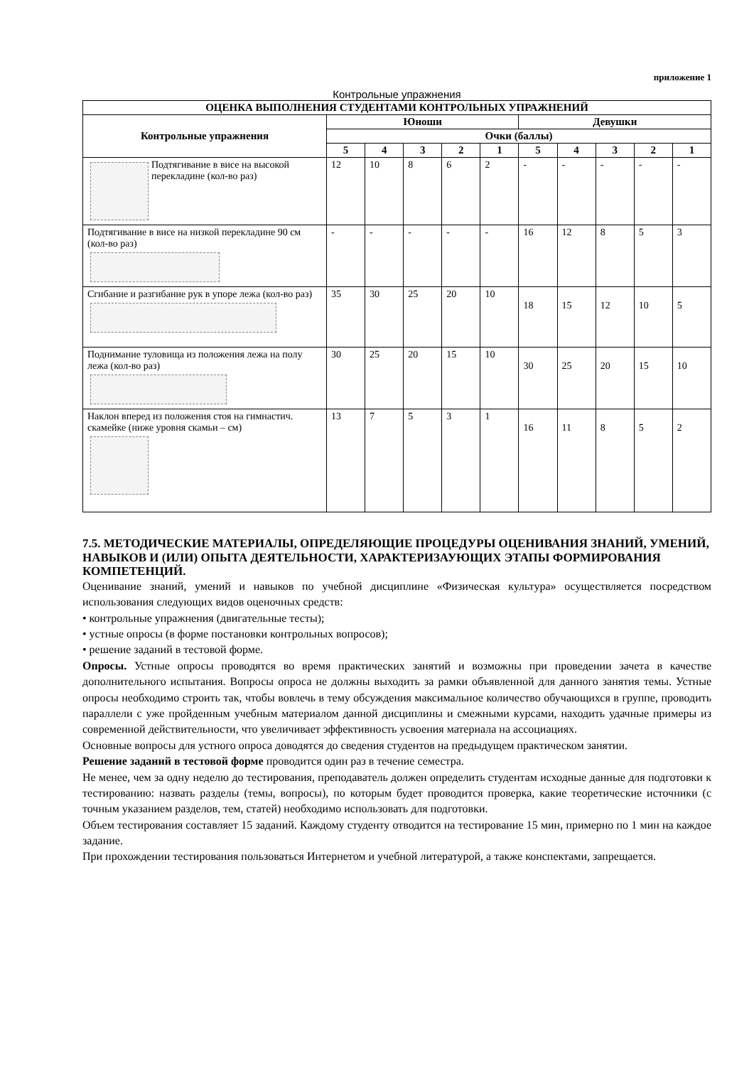приложение 1
Контрольные упражнения
| ОЦЕНКА ВЫПОЛНЕНИЯ СТУДЕНТАМИ КОНТРОЛЬНЫХ УПРАЖНЕНИЙ | | | | | | | | | | |
| --- | --- | --- | --- | --- | --- | --- | --- | --- | --- | --- |
| Контрольные упражнения | Юноши | | | | | Девушки | | | | |
| | Очки (баллы) | | | | | | | | | |
| | 5 | 4 | 3 | 2 | 1 | 5 | 4 | 3 | 2 | 1 |
| Подтягивание в висе на высокой перекладине (кол-во раз) | 12 | 10 | 8 | 6 | 2 | - | - | - | - | - |
| Подтягивание в висе на низкой перекладине 90 см (кол-во раз) | - | - | - | - | - | 16 | 12 | 8 | 5 | 3 |
| Сгибание и разгибание рук в упоре лежа (кол-во раз) | 35 | 30 | 25 | 20 | 10 | 18 | 15 | 12 | 10 | 5 |
| Поднимание туловища из положения лежа на полу лежа (кол-во раз) | 30 | 25 | 20 | 15 | 10 | 30 | 25 | 20 | 15 | 10 |
| Наклон вперед из положения стоя на гимнастич. скамейке (ниже уровня скамьи – см) | 13 | 7 | 5 | 3 | 1 | 16 | 11 | 8 | 5 | 2 |
7.5. МЕТОДИЧЕСКИЕ МАТЕРИАЛЫ, ОПРЕДЕЛЯЮЩИЕ ПРОЦЕДУРЫ ОЦЕНИВАНИЯ ЗНАНИЙ, УМЕНИЙ, НАВЫКОВ И (ИЛИ) ОПЫТА ДЕЯТЕЛЬНОСТИ, ХАРАКТЕРИЗАУЮЩИХ ЭТАПЫ ФОРМИРОВАНИЯ КОМПЕТЕНЦИЙ.
Оценивание знаний, умений и навыков по учебной дисциплине «Физическая культура» осуществляется посредством использования следующих видов оценочных средств:
• контрольные упражнения (двигательные тесты);
• устные опросы (в форме постановки контрольных вопросов);
• решение заданий в тестовой форме.
Опросы. Устные опросы проводятся во время практических занятий и возможны при проведении зачета в качестве дополнительного испытания. Вопросы опроса не должны выходить за рамки объявленной для данного занятия темы. Устные опросы необходимо строить так, чтобы вовлечь в тему обсуждения максимальное количество обучающихся в группе, проводить параллели с уже пройденным учебным материалом данной дисциплины и смежными курсами, находить удачные примеры из современной действительности, что увеличивает эффективность усвоения материала на ассоциациях.
Основные вопросы для устного опроса доводятся до сведения студентов на предыдущем практическом занятии.
Решение заданий в тестовой форме проводится один раз в течение семестра.
Не менее, чем за одну неделю до тестирования, преподаватель должен определить студентам исходные данные для подготовки к тестированию: назвать разделы (темы, вопросы), по которым будет проводится проверка, какие теоретические источники (с точным указанием разделов, тем, статей) необходимо использовать для подготовки.
Объем тестирования составляет 15 заданий. Каждому студенту отводится на тестирование 15 мин, примерно по 1 мин на каждое задание.
При прохождении тестирования пользоваться Интернетом и учебной литературой, а также конспектами, запрещается.